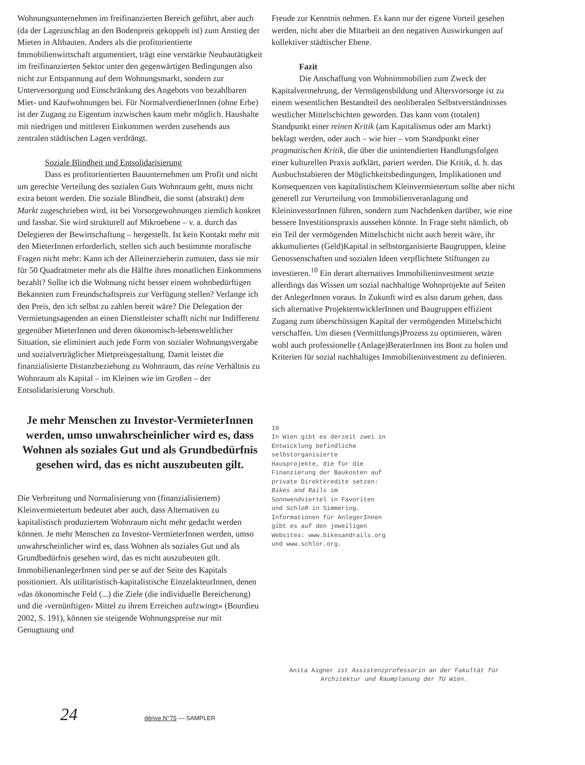Wohnungsunternehmen im freifinanzierten Bereich geführt, aber auch (da der Lagezuschlag an den Bodenpreis gekoppelt ist) zum Anstieg der Mieten in Altbauten. Anders als die profitorientierte Immobilienwirtschaft argumentiert, trägt eine verstärkte Neubautätigkeit im freifinanzierten Sektor unter den gegenwärtigen Bedingungen also nicht zur Entspannung auf dem Wohnungsmarkt, sondern zur Unterversorgung und Einschränkung des Angebots von bezahlbaren Miet- und Kaufwohnungen bei. Für NormalverdienerInnen (ohne Erbe) ist der Zugang zu Eigentum inzwischen kaum mehr möglich. Haushalte mit niedrigen und mittleren Einkommen werden zusehends aus zentralen städtischen Lagen verdrängt.
Soziale Blindheit und Entsolidarisierung
Dass es profitorientierten Bauunternehmen um Profit und nicht um gerechte Verteilung des sozialen Guts Wohnraum geht, muss nicht extra betont werden. Die soziale Blindheit, die sonst (abstrakt) dem Markt zugeschrieben wird, ist bei Vorsorgewohnungen ziemlich konkret und fassbar. Sie wird strukturell auf Mikroebene – v. a. durch das Delegieren der Bewirtschaftung – hergestellt. Ist kein Kontakt mehr mit den MieterInnen erforderlich, stellen sich auch bestimmte moralische Fragen nicht mehr: Kann ich der Alleinerzieherin zumuten, dass sie mir für 50 Quadratmeter mehr als die Hälfte ihres monatlichen Einkommens bezahlt? Sollte ich die Wohnung nicht besser einem wohnbedürftigen Bekannten zum Freundschaftspreis zur Verfügung stellen? Verlange ich den Preis, den ich selbst zu zahlen bereit wäre? Die Delegation der Vermietungsagenden an einen Dienstleister schafft nicht nur Indifferenz gegenüber MieterInnen und deren ökonomisch-lebensweltlicher Situation, sie eliminiert auch jede Form von sozialer Wohnungsvergabe und sozialverträglicher Mietpreisgestaltung. Damit leistet die finanzialisierte Distanzbeziehung zu Wohnraum, das reine Verhältnis zu Wohnraum als Kapital – im Kleinen wie im Großen – der Entsolidarisierung Vorschub.
Je mehr Menschen zu Investor-VermieterInnen werden, umso unwahrscheinlicher wird es, dass Wohnen als soziales Gut und als Grundbedürfnis gesehen wird, das es nicht auszubeuten gilt.
Die Verbreitung und Normalisierung von (finanzialisiertem) Kleinvermietertum bedeutet aber auch, dass Alternativen zu kapitalistisch produziertem Wohnraum nicht mehr gedacht werden können. Je mehr Menschen zu Investor-VermieterInnen werden, umso unwahrscheinlicher wird es, dass Wohnen als soziales Gut und als Grundbedürfnis gesehen wird, das es nicht auszubeuten gilt. ImmobilienanlegerInnen sind per se auf der Seite des Kapitals positioniert. Als utilitaristisch-kapitalistische EinzelakteurInnen, denen »das ökonomische Feld (...) die Ziele (die individuelle Bereicherung) und die ›vernünftigen‹ Mittel zu ihrem Erreichen aufzwingt« (Bourdieu 2002, S. 191), können sie steigende Wohnungspreise nur mit Genugtuung und
Freude zur Kenntnis nehmen. Es kann nur der eigene Vorteil gesehen werden, nicht aber die Mitarbeit an den negativen Auswirkungen auf kollektiver städtischer Ebene.
Fazit
Die Anschaffung von Wohnimmobilien zum Zweck der Kapitalvermehrung, der Vermögensbildung und Altersvorsorge ist zu einem wesentlichen Bestandteil des neoliberalen Selbstverständnisses westlicher Mittelschichten geworden. Das kann vom (totalen) Standpunkt einer reinen Kritik (am Kapitalismus oder am Markt) beklagt werden, oder auch – wie hier – vom Standpunkt einer pragmatischen Kritik, die über die unintendierten Handlungsfolgen einer kulturellen Praxis aufklärt, pariert werden. Die Kritik, d. h. das Ausbuchstabieren der Möglichkeitsbedingungen, Implikationen und Konsequenzen von kapitalistischem Kleinvermietertum sollte aber nicht generell zur Verurteilung von Immobilienveranlagung und KleininvestorInnen führen, sondern zum Nachdenken darüber, wie eine bessere Investitionspraxis aussehen könnte. In Frage steht nämlich, ob ein Teil der vermögenden Mittelschicht nicht auch bereit wäre, ihr akkumuliertes (Geld)Kapital in selbstorganisierte Baugruppen, kleine Genossenschaften und sozialen Ideen verpflichtete Stiftungen zu investieren.<sup>10</sup> Ein derart alternatives Immobilieninvestment setzte allerdings das Wissen um sozial nachhaltige Wohnprojekte auf Seiten der AnlegerInnen voraus. In Zukunft wird es also darum gehen, dass sich alternative ProjektentwicklerInnen und Baugruppen effizient Zugang zum überschüssigen Kapital der vermögenden Mittelschicht verschaffen. Um diesen (Vermittlungs)Prozess zu optimieren, wären wohl auch professionelle (Anlage)BeraterInnen ins Boot zu holen und Kriterien für sozial nachhaltiges Immobilieninvestment zu definieren.
10
In Wien gibt es derzeit zwei in Entwicklung befindliche selbstorganisierte Hausprojekte, die für die Finanzierung der Baukosten auf private Direktkredite setzen: Bikes and Rails im Sonnwendviertel in Favoriten und SchloR in Simmering. Informationen für AnlegerInnen gibt es auf den jeweiligen Websites: www.bikesandrails.org und www.schlor.org.
Anita Aigner ist Assistenzprofessorin an der Fakultät für Architektur und Raumplanung der TU Wien.
24 dérive N°75 — SAMPLER